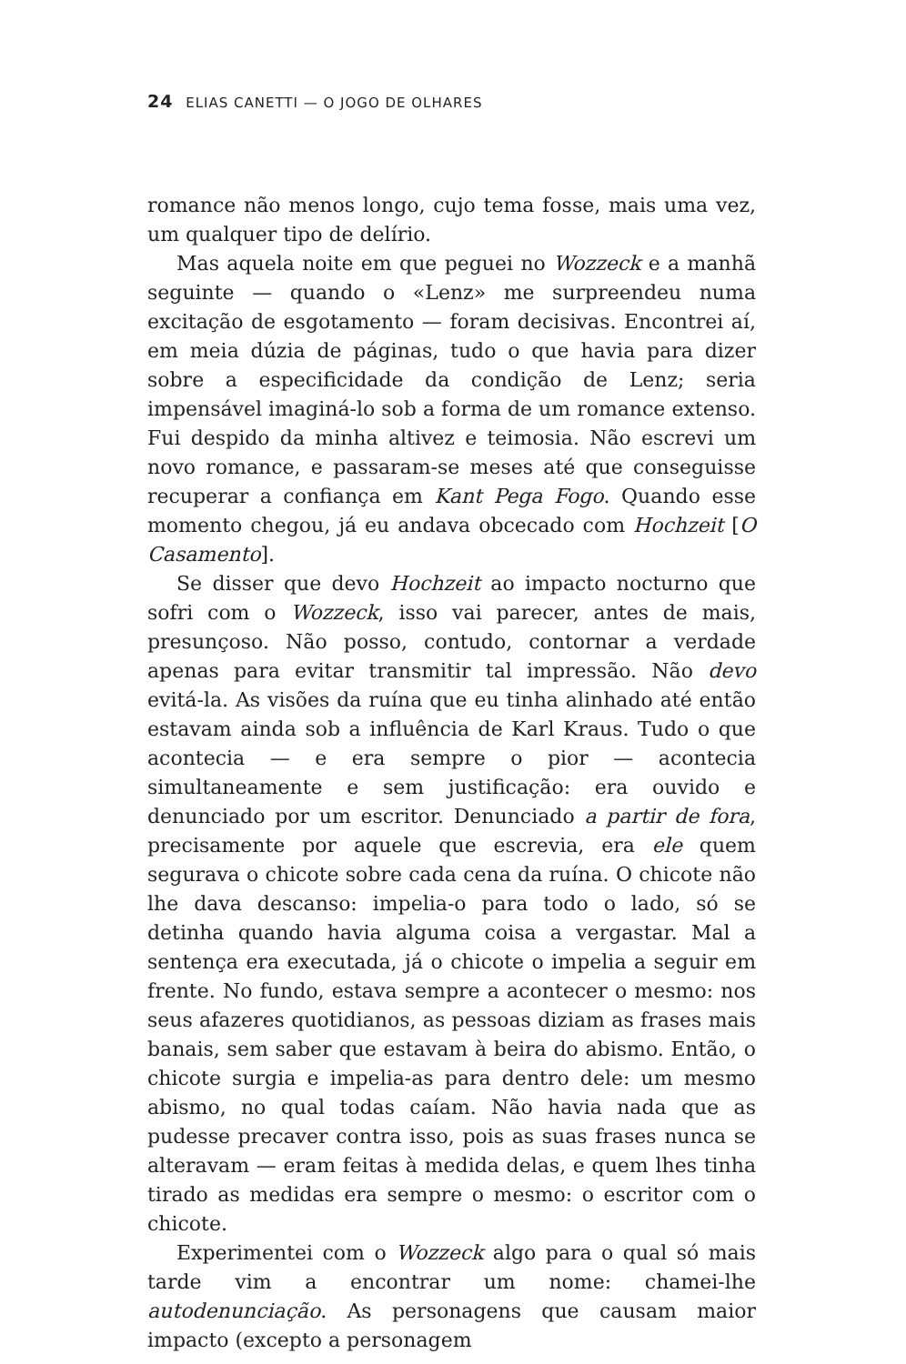24 ELIAS CANETTI — O JOGO DE OLHARES
romance não menos longo, cujo tema fosse, mais uma vez, um qualquer tipo de delírio.
Mas aquela noite em que peguei no Wozzeck e a manhã seguinte — quando o «Lenz» me surpreendeu numa excitação de esgotamento — foram decisivas. Encontrei aí, em meia dúzia de páginas, tudo o que havia para dizer sobre a especificidade da condição de Lenz; seria impensável imaginá-lo sob a forma de um romance extenso. Fui despido da minha altivez e teimosia. Não escrevi um novo romance, e passaram-se meses até que conseguisse recuperar a confiança em Kant Pega Fogo. Quando esse momento chegou, já eu andava obcecado com Hochzeit [O Casamento].
Se disser que devo Hochzeit ao impacto nocturno que sofri com o Wozzeck, isso vai parecer, antes de mais, presunçoso. Não posso, contudo, contornar a verdade apenas para evitar transmitir tal impressão. Não devo evitá-la. As visões da ruína que eu tinha alinhado até então estavam ainda sob a influência de Karl Kraus. Tudo o que acontecia — e era sempre o pior — acontecia simultaneamente e sem justificação: era ouvido e denunciado por um escritor. Denunciado a partir de fora, precisamente por aquele que escrevia, era ele quem segurava o chicote sobre cada cena da ruína. O chicote não lhe dava descanso: impelia-o para todo o lado, só se detinha quando havia alguma coisa a vergastar. Mal a sentença era executada, já o chicote o impelia a seguir em frente. No fundo, estava sempre a acontecer o mesmo: nos seus afazeres quotidianos, as pessoas diziam as frases mais banais, sem saber que estavam à beira do abismo. Então, o chicote surgia e impelia-as para dentro dele: um mesmo abismo, no qual todas caíam. Não havia nada que as pudesse precaver contra isso, pois as suas frases nunca se alteravam — eram feitas à medida delas, e quem lhes tinha tirado as medidas era sempre o mesmo: o escritor com o chicote.
Experimentei com o Wozzeck algo para o qual só mais tarde vim a encontrar um nome: chamei-lhe autodenunciação. As personagens que causam maior impacto (excepto a personagem